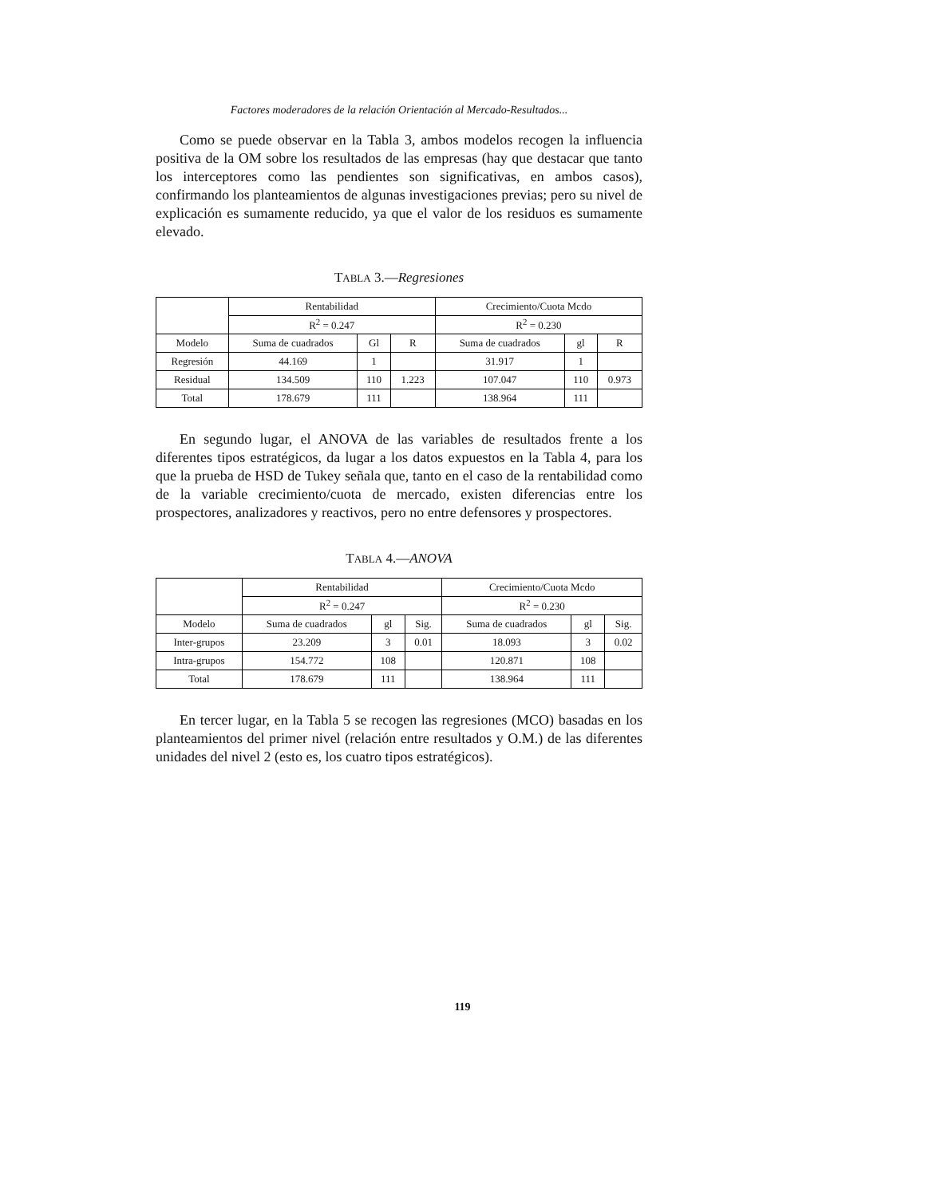Factores moderadores de la relación Orientación al Mercado-Resultados...
Como se puede observar en la Tabla 3, ambos modelos recogen la influencia positiva de la OM sobre los resultados de las empresas (hay que destacar que tanto los interceptores como las pendientes son significativas, en ambos casos), confirmando los planteamientos de algunas investigaciones previas; pero su nivel de explicación es sumamente reducido, ya que el valor de los residuos es sumamente elevado.
TABLA 3.—Regresiones
| | Rentabilidad | | | Crecimiento/Cuota Mcdo | | |
| --- | --- | --- | --- | --- | --- | --- |
| | R<sup>2</sup> = 0.247 | | | R<sup>2</sup> = 0.230 | | |
| Modelo | Suma de cuadrados | Gl | R | Suma de cuadrados | gl | R |
| Regresión | 44.169 | 1 | | 31.917 | 1 | |
| Residual | 134.509 | 110 | 1.223 | 107.047 | 110 | 0.973 |
| Total | 178.679 | 111 | | 138.964 | 111 | |
En segundo lugar, el ANOVA de las variables de resultados frente a los diferentes tipos estratégicos, da lugar a los datos expuestos en la Tabla 4, para los que la prueba de HSD de Tukey señala que, tanto en el caso de la rentabilidad como de la variable crecimiento/cuota de mercado, existen diferencias entre los prospectores, analizadores y reactivos, pero no entre defensores y prospectores.
TABLA 4.—ANOVA
| | Rentabilidad | | | Crecimiento/Cuota Mcdo | | |
| --- | --- | --- | --- | --- | --- | --- |
| | R<sup>2</sup> = 0.247 | | | R<sup>2</sup> = 0.230 | | |
| Modelo | Suma de cuadrados | gl | Sig. | Suma de cuadrados | gl | Sig. |
| Inter-grupos | 23.209 | 3 | 0.01 | 18.093 | 3 | 0.02 |
| Intra-grupos | 154.772 | 108 | | 120.871 | 108 | |
| Total | 178.679 | 111 | | 138.964 | 111 | |
En tercer lugar, en la Tabla 5 se recogen las regresiones (MCO) basadas en los planteamientos del primer nivel (relación entre resultados y O.M.) de las diferentes unidades del nivel 2 (esto es, los cuatro tipos estratégicos).
119